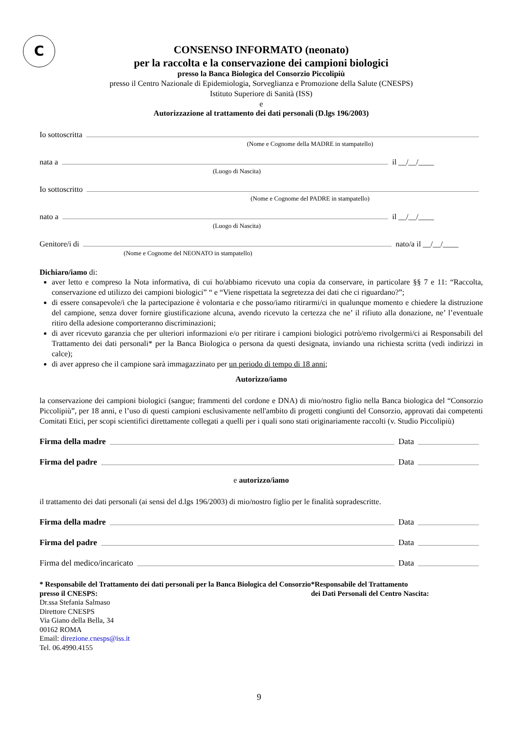C
CONSENSO INFORMATO (neonato)
per la raccolta e la conservazione dei campioni biologici
presso la Banca Biologica del Consorzio Piccolipiù
presso il Centro Nazionale di Epidemiologia, Sorveglianza e Promozione della Salute (CNESPS)
Istituto Superiore di Sanità (ISS)
e
Autorizzazione al trattamento dei dati personali (D.lgs 196/2003)
Io sottoscritta
(Nome e Cognome della MADRE in stampatello)
nata a il __/__/____
(Luogo di Nascita)
Io sottoscritto
(Nome e Cognome del PADRE in stampatello)
nato a il __/__/____
(Luogo di Nascita)
Genitore/i di nato/a il __/__/____
(Nome e Cognome del NEONATO in stampatello)
Dichiaro/iamo di:
aver letto e compreso la Nota informativa, di cui ho/abbiamo ricevuto una copia da conservare, in particolare §§ 7 e 11: “Raccolta, conservazione ed utilizzo dei campioni biologici” “ e “Viene rispettata la segretezza dei dati che ci riguardano?”;
di essere consapevole/i che la partecipazione è volontaria e che posso/iamo ritirarmi/ci in qualunque momento e chiedere la distruzione del campione, senza dover fornire giustificazione alcuna, avendo ricevuto la certezza che ne’ il rifiuto alla donazione, ne’ l’eventuale ritiro della adesione comporteranno discriminazioni;
di aver ricevuto garanzia che per ulteriori informazioni e/o per ritirare i campioni biologici potrò/emo rivolgermi/ci ai Responsabili del Trattamento dei dati personali* per la Banca Biologica o persona da questi designata, inviando una richiesta scritta (vedi indirizzi in calce);
di aver appreso che il campione sarà immagazzinato per un periodo di tempo di 18 anni;
Autorizzo/iamo
la conservazione dei campioni biologici (sangue; frammenti del cordone e DNA) di mio/nostro figlio nella Banca biologica del “Consorzio Piccolipiù”, per 18 anni, e l’uso di questi campioni esclusivamente nell'ambito di progetti congiunti del Consorzio, approvati dai competenti Comitati Etici, per scopi scientifici direttamente collegati a quelli per i quali sono stati originariamente raccolti (v. Studio Piccolipiù)
Firma della madre Data
Firma del padre Data
e autorizzo/iamo
il trattamento dei dati personali (ai sensi del d.lgs 196/2003) di mio/nostro figlio per le finalità sopradescritte.
Firma della madre Data
Firma del padre Data
Firma del medico/incaricato Data
* Responsabile del Trattamento dei dati personali per la Banca Biologica del Consorzio presso il CNESPS:
Dr.ssa Stefania Salmaso
Direttore CNESPS
Via Giano della Bella, 34
00162 ROMA
Email: direzione.cnesps@iss.it
Tel. 06.4990.4155
*Responsabile del Trattamento
dei Dati Personali del Centro Nascita:
9